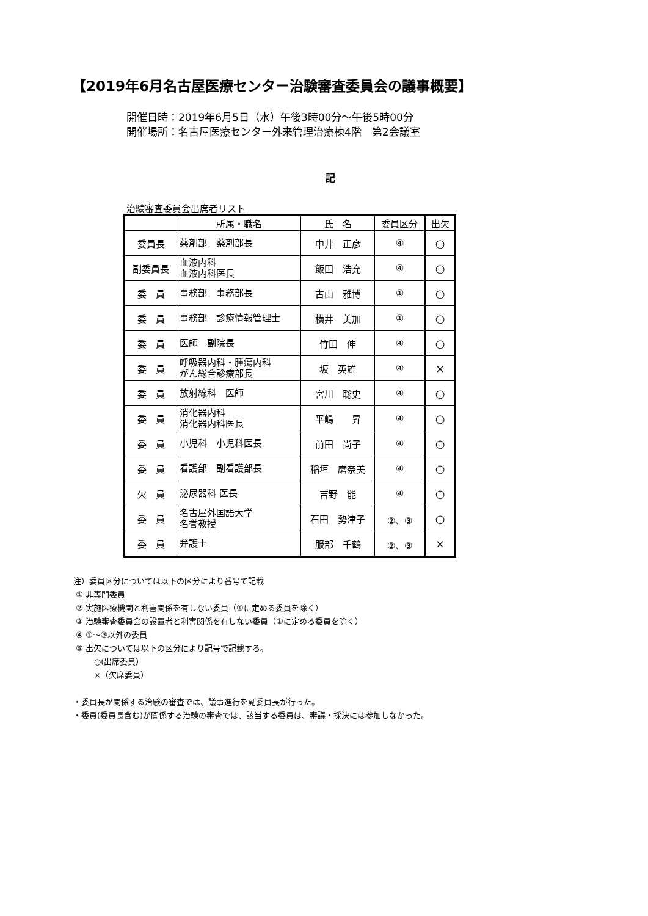【2019年6月名古屋医療センター治験審査委員会の議事概要】
開催日時：2019年6月5日（水）午後3時00分～午後5時00分
開催場所：名古屋医療センター外来管理治療棟4階　第2会議室
記
治験審査委員会出席者リスト
| | 所属・職名 | 氏 名 | 委員区分 | 出欠 |
| --- | --- | --- | --- | --- |
| 委員長 | 薬剤部 薬剤部長 | 中井 正彦 | ④ | ○ |
| 副委員長 | 血液内科 血液内科医長 | 飯田 浩充 | ④ | ○ |
| 委 員 | 事務部 事務部長 | 古山 雅博 | ① | ○ |
| 委 員 | 事務部 診療情報管理士 | 横井 美加 | ① | ○ |
| 委 員 | 医師 副院長 | 竹田 伸 | ④ | ○ |
| 委 員 | 呼吸器内科・腫瘍内科 がん総合診療部長 | 坂 英雄 | ④ | × |
| 委 員 | 放射線科 医師 | 宮川 聡史 | ④ | ○ |
| 委 員 | 消化器内科 消化器内科医長 | 平嶋 昇 | ④ | ○ |
| 委 員 | 小児科 小児科医長 | 前田 尚子 | ④ | ○ |
| 委 員 | 看護部 副看護部長 | 稲垣 磨奈美 | ④ | ○ |
| 欠 員 | 泌尿器科 医長 | 吉野 能 | ④ | ○ |
| 委 員 | 名古屋外国語大学 名誉教授 | 石田 勢津子 | ②、③ | ○ |
| 委 員 | 弁護士 | 服部 千鶴 | ②、③ | × |
注）委員区分については以下の区分により番号で記載
① 非専門委員
② 実施医療機関と利害関係を有しない委員（①に定める委員を除く）
③ 治験審査委員会の設置者と利害関係を有しない委員（①に定める委員を除く）
④ ①～③以外の委員
⑤ 出欠については以下の区分により記号で記載する。
○(出席委員）
×（欠席委員）
・委員長が関係する治験の審査では、議事進行を副委員長が行った。
・委員(委員長含む)が関係する治験の審査では、該当する委員は、審議・採決には参加しなかった。